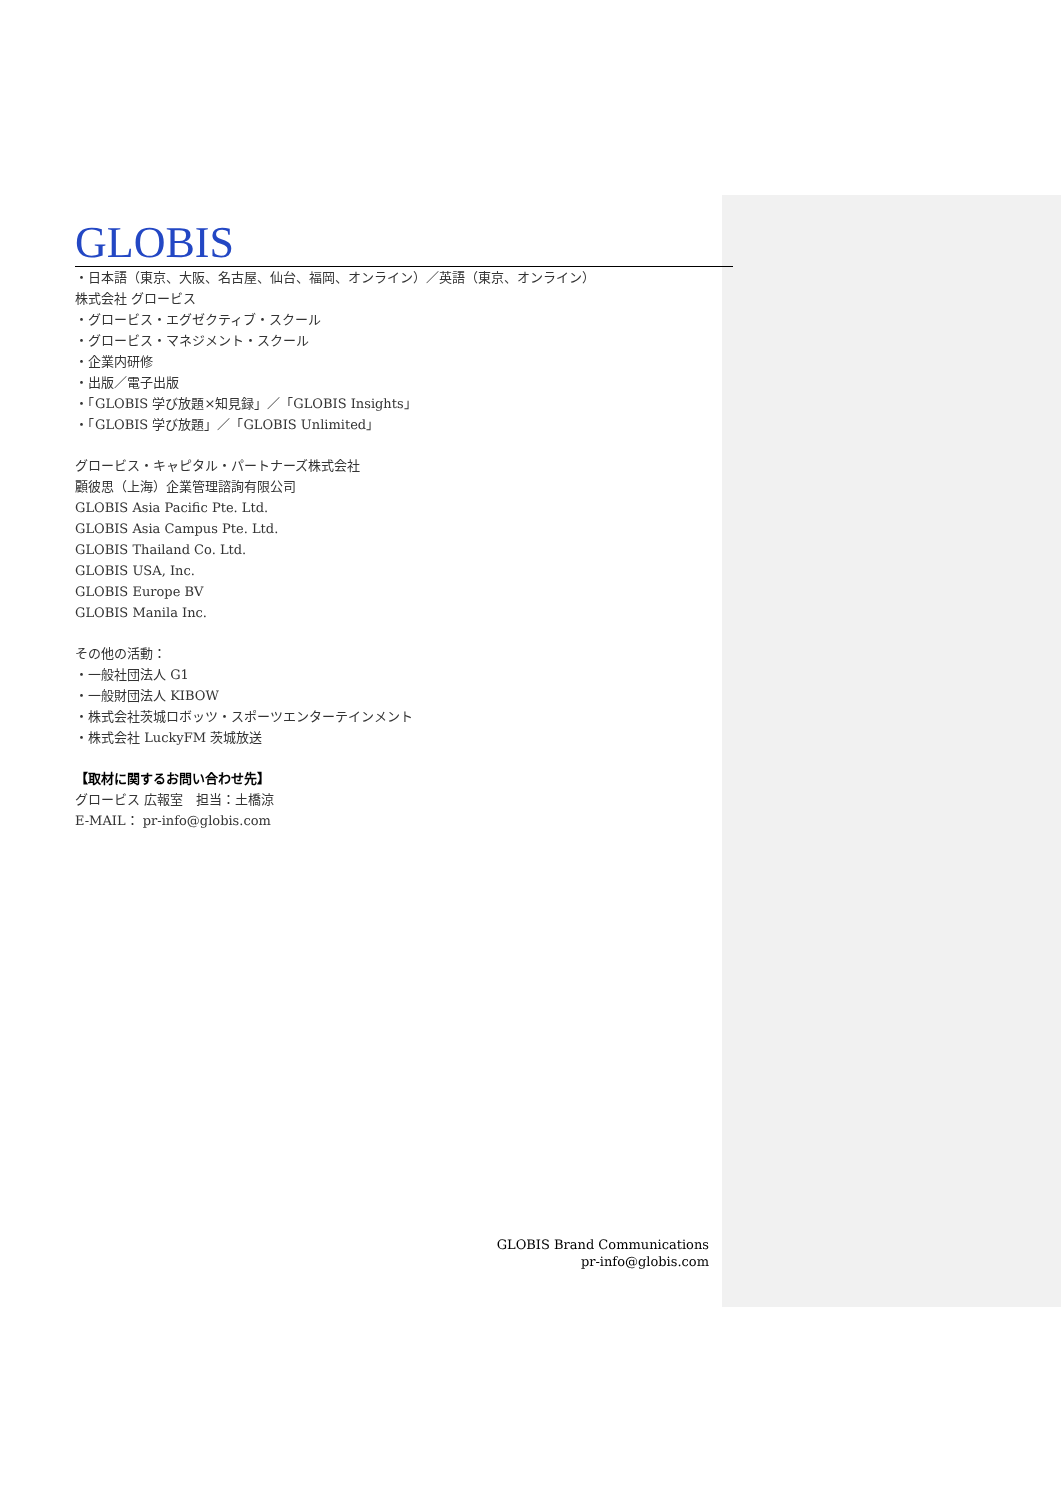GLOBIS
・日本語（東京、大阪、名古屋、仙台、福岡、オンライン）／英語（東京、オンライン）
株式会社 グロービス
・グロービス・エグゼクティブ・スクール
・グロービス・マネジメント・スクール
・企業内研修
・出版／電子出版
・「GLOBIS 学び放題×知見録」／「GLOBIS Insights」
・「GLOBIS 学び放題」／「GLOBIS Unlimited」
グロービス・キャピタル・パートナーズ株式会社
顧彼思（上海）企業管理諮詢有限公司
GLOBIS Asia Pacific Pte. Ltd.
GLOBIS Asia Campus Pte. Ltd.
GLOBIS Thailand Co. Ltd.
GLOBIS USA, Inc.
GLOBIS Europe BV
GLOBIS Manila Inc.
その他の活動：
・一般社団法人 G1
・一般財団法人 KIBOW
・株式会社茨城ロボッツ・スポーツエンターテインメント
・株式会社 LuckyFM 茨城放送
【取材に関するお問い合わせ先】
グロービス 広報室　担当：土橋涼
E-MAIL： pr-info@globis.com
GLOBIS Brand Communications
pr-info@globis.com